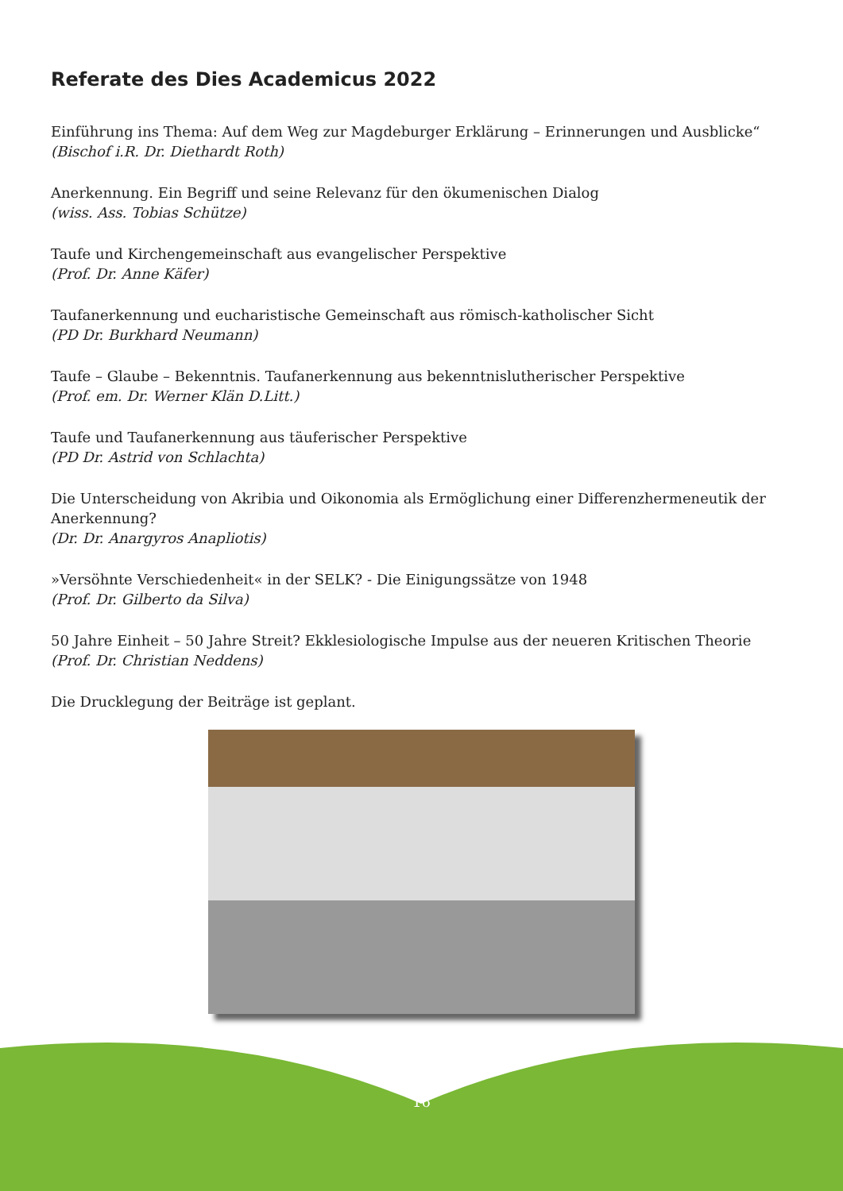Referate des Dies Academicus 2022
Einführung ins Thema: Auf dem Weg zur Magdeburger Erklärung – Erinnerungen und Ausblicke“(Bischof i.R. Dr. Diethardt Roth)
Anerkennung. Ein Begriff und seine Relevanz für den ökumenischen Dialog
(wiss. Ass. Tobias Schütze)
Taufe und Kirchengemeinschaft aus evangelischer Perspektive
(Prof. Dr. Anne Käfer)
Taufanerkennung und eucharistische Gemeinschaft aus römisch-katholischer Sicht
(PD Dr. Burkhard Neumann)
Taufe – Glaube – Bekenntnis. Taufanerkennung aus bekenntnislutherischer Perspektive
(Prof. em. Dr. Werner Klän D.Litt.)
Taufe und Taufanerkennung aus täuferischer Perspektive
(PD Dr. Astrid von Schlachta)
Die Unterscheidung von Akribia und Oikonomia als Ermöglichung einer Differenzhermeneutik der Anerkennung?
(Dr. Dr. Anargyros Anapliotis)
»Versöhnte Verschiedenheit« in der SELK? - Die Einigungssätze von 1948
(Prof. Dr. Gilberto da Silva)
50 Jahre Einheit – 50 Jahre Streit? Ekklesiologische Impulse aus der neueren Kritischen Theorie
(Prof. Dr. Christian Neddens)
Die Drucklegung der Beiträge ist geplant.
16